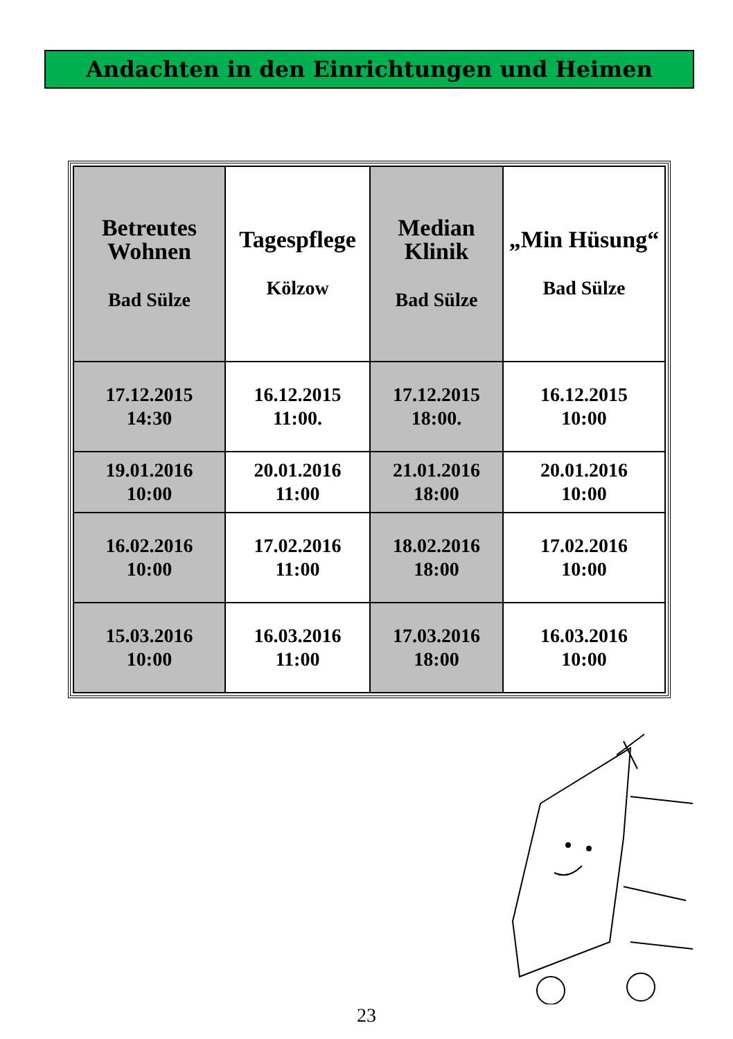Andachten in den Einrichtungen und Heimen
| Betreutes Wohnen Bad Sülze | Tagespflege Kölzow | Median Klinik Bad Sülze | „Min Hüsung“ Bad Sülze |
| --- | --- | --- | --- |
| 17.12.2015 14:30 | 16.12.2015 11:00. | 17.12.2015 18:00. | 16.12.2015 10:00 |
| 19.01.2016 10:00 | 20.01.2016 11:00 | 21.01.2016 18:00 | 20.01.2016 10:00 |
| 16.02.2016 10:00 | 17.02.2016 11:00 | 18.02.2016 18:00 | 17.02.2016 10:00 |
| 15.03.2016 10:00 | 16.03.2016 11:00 | 17.03.2016 18:00 | 16.03.2016 10:00 |
23